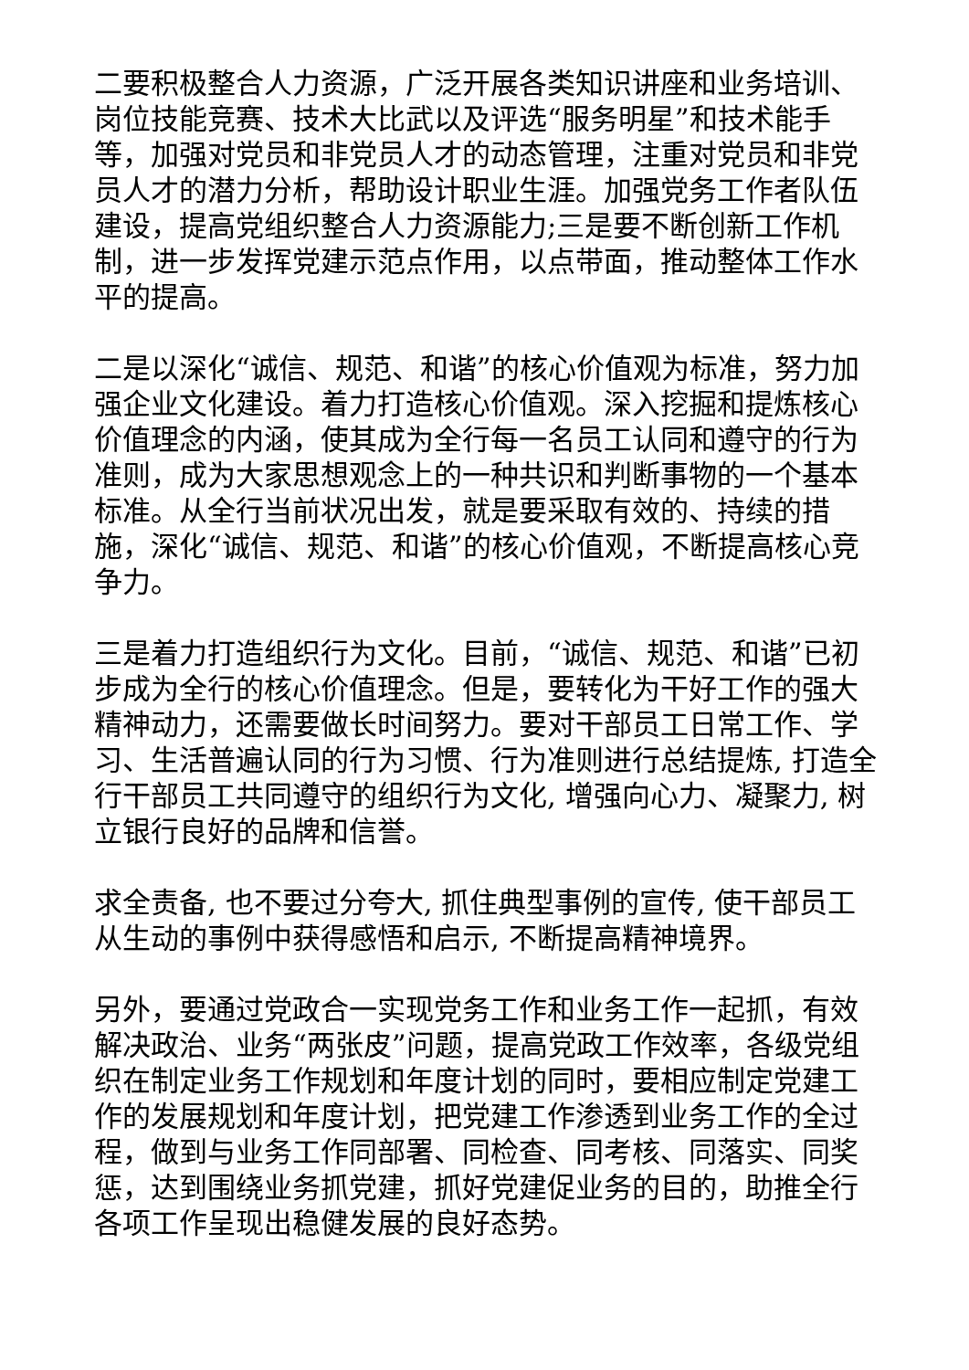二要积极整合人力资源，广泛开展各类知识讲座和业务培训、岗位技能竞赛、技术大比武以及评选“服务明星”和技术能手等，加强对党员和非党员人才的动态管理，注重对党员和非党员人才的潜力分析，帮助设计职业生涯。加强党务工作者队伍建设，提高党组织整合人力资源能力;三是要不断创新工作机制，进一步发挥党建示范点作用，以点带面，推动整体工作水平的提高。
二是以深化“诚信、规范、和谐”的核心价值观为标准，努力加强企业文化建设。着力打造核心价值观。深入挖掘和提炼核心价值理念的内涵，使其成为全行每一名员工认同和遵守的行为准则，成为大家思想观念上的一种共识和判断事物的一个基本标准。从全行当前状况出发，就是要采取有效的、持续的措施，深化“诚信、规范、和谐”的核心价值观，不断提高核心竞争力。
三是着力打造组织行为文化。目前，“诚信、规范、和谐”已初步成为全行的核心价值理念。但是，要转化为干好工作的强大精神动力，还需要做长时间努力。要对干部员工日常工作、学习、生活普遍认同的行为习惯、行为准则进行总结提炼, 打造全行干部员工共同遵守的组织行为文化, 增强向心力、凝聚力, 树立银行良好的品牌和信誉。
求全责备, 也不要过分夸大, 抓住典型事例的宣传, 使干部员工从生动的事例中获得感悟和启示, 不断提高精神境界。
另外，要通过党政合一实现党务工作和业务工作一起抓，有效解决政治、业务“两张皮”问题，提高党政工作效率，各级党组织在制定业务工作规划和年度计划的同时，要相应制定党建工作的发展规划和年度计划，把党建工作渗透到业务工作的全过程，做到与业务工作同部署、同检查、同考核、同落实、同奖惩，达到围绕业务抓党建，抓好党建促业务的目的，助推全行各项工作呈现出稳健发展的良好态势。